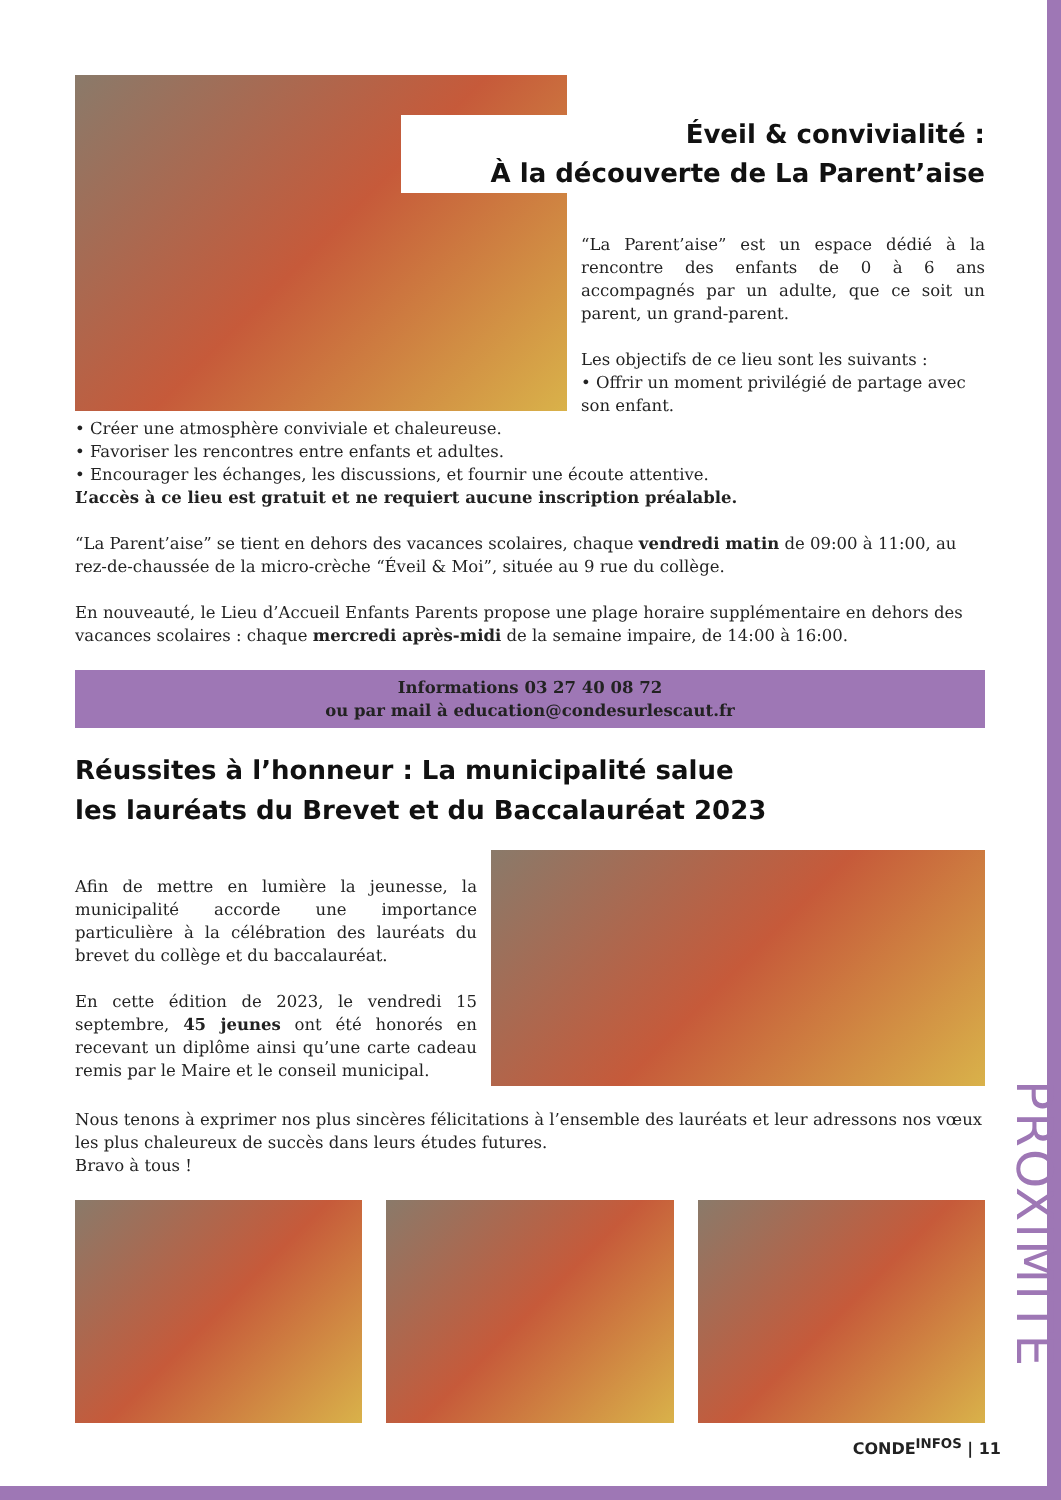PROXIMITE
Éveil & convivialité :
À la découverte de La Parent’aise
“La Parent’aise” est un espace dédié à la rencontre des enfants de 0 à 6 ans accompagnés par un adulte, que ce soit un parent, un grand-parent.
Les objectifs de ce lieu sont les suivants :
• Offrir un moment privilégié de partage avec son enfant.
• Créer une atmosphère conviviale et chaleureuse.
• Favoriser les rencontres entre enfants et adultes.
• Encourager les échanges, les discussions, et fournir une écoute attentive.
L’accès à ce lieu est gratuit et ne requiert aucune inscription préalable.
“La Parent’aise” se tient en dehors des vacances scolaires, chaque vendredi matin de 09:00 à 11:00, au rez-de-chaussée de la micro-crèche “Éveil & Moi”, située au 9 rue du collège.
En nouveauté, le Lieu d’Accueil Enfants Parents propose une plage horaire supplémentaire en dehors des vacances scolaires : chaque mercredi après-midi de la semaine impaire, de 14:00 à 16:00.
Informations 03 27 40 08 72
ou par mail à education@condesurlescaut.fr
Réussites à l’honneur : La municipalité salue
les lauréats du Brevet et du Baccalauréat 2023
Afin de mettre en lumière la jeunesse, la municipalité accorde une importance particulière à la célébration des lauréats du brevet du collège et du baccalauréat.
En cette édition de 2023, le vendredi 15 septembre, 45 jeunes ont été honorés en recevant un diplôme ainsi qu’une carte cadeau remis par le Maire et le conseil municipal.
Nous tenons à exprimer nos plus sincères félicitations à l’ensemble des lauréats et leur adressons nos vœux les plus chaleureux de succès dans leurs études futures.
Bravo à tous !
CONDE<sup>INFOS</sup> | 11